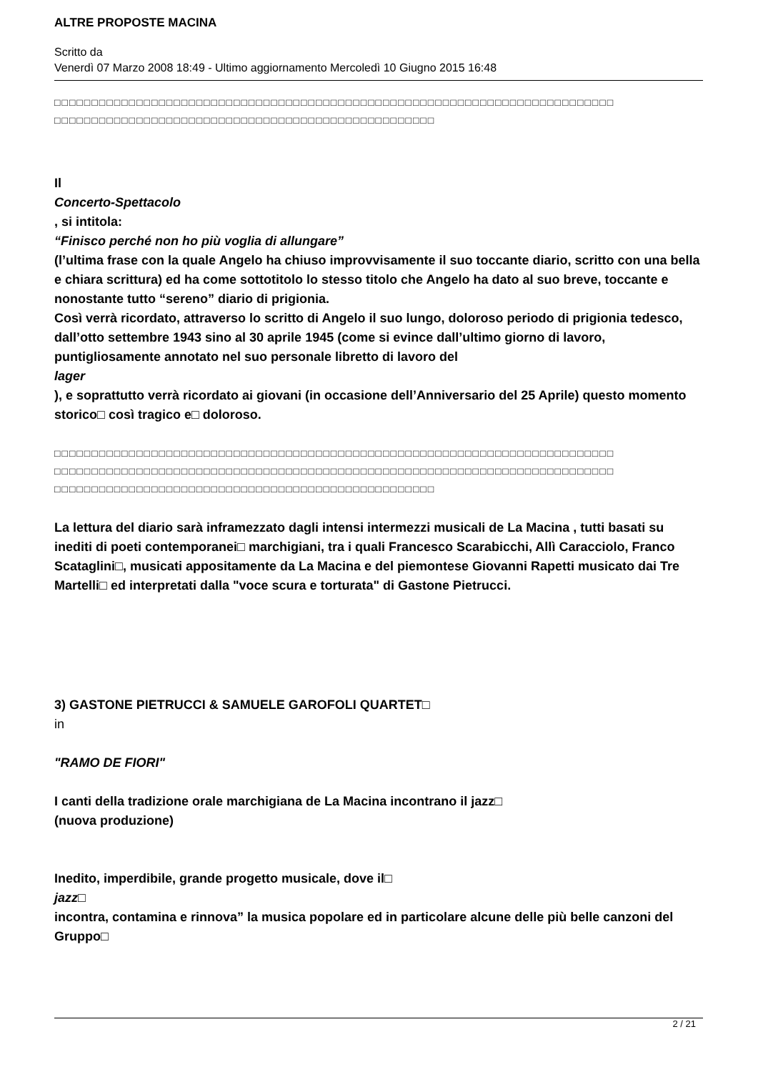ALTRE PROPOSTE MACINA
Scritto da
Venerdì 07 Marzo 2008 18:49 - Ultimo aggiornamento Mercoledì 10 Giugno 2015 16:48
□□□□□□□□□□□□□□□□□□□□□□□□□□□□□□□□□□□□□□□□□□□□□□□□□□□□□□□□□□□□□□□□□□□□□□□□□□□
□□□□□□□□□□□□□□□□□□□□□□□□□□□□□□□□□□□□□□□□□□□□□□□□□□□
Il
Concerto-Spettacolo
, si intitola:
“Finisco perché non ho più voglia di allungare”
(l’ultima frase con la quale Angelo ha chiuso improvvisamente il suo toccante diario, scritto con una bella e chiara scrittura) ed ha come sottotitolo lo stesso titolo che Angelo ha dato al suo breve, toccante e nonostante tutto “sereno” diario di prigionia.
Così verrà ricordato, attraverso lo scritto di Angelo il suo lungo, doloroso periodo di prigionia tedesco, dall’otto settembre 1943 sino al 30 aprile 1945 (come si evince dall’ultimo giorno di lavoro, puntigliosamente annotato nel suo personale libretto di lavoro del
lager
), e soprattutto verrà ricordato ai giovani (in occasione dell’Anniversario del 25 Aprile) questo momento storico□ così tragico e□ doloroso.
□□□□□□□□□□□□□□□□□□□□□□□□□□□□□□□□□□□□□□□□□□□□□□□□□□□□□□□□□□□□□□□□□□□□□□□□□□□
□□□□□□□□□□□□□□□□□□□□□□□□□□□□□□□□□□□□□□□□□□□□□□□□□□□□□□□□□□□□□□□□□□□□□□□□□□□
□□□□□□□□□□□□□□□□□□□□□□□□□□□□□□□□□□□□□□□□□□□□□□□□□□□
La lettura del diario sarà inframezzato dagli intensi intermezzi musicali de La Macina , tutti basati su inediti di poeti contemporanei□ marchigiani, tra i quali Francesco Scarabicchi, Allì Caracciolo, Franco Scataglini□, musicati appositamente da La Macina e del piemontese Giovanni Rapetti musicato dai Tre Martelli□ ed interpretati dalla "voce scura e torturata" di Gastone Pietrucci.
3) GASTONE PIETRUCCI & SAMUELE GAROFOLI QUARTET□
in
"RAMO DE FIORI"
I canti della tradizione orale marchigiana de La Macina incontrano il jazz□
(nuova produzione)
Inedito, imperdibile, grande progetto musicale, dove il□
jazz□
incontra, contamina e rinnova” la musica popolare ed in particolare alcune delle più belle canzoni del Gruppo□
2 / 21